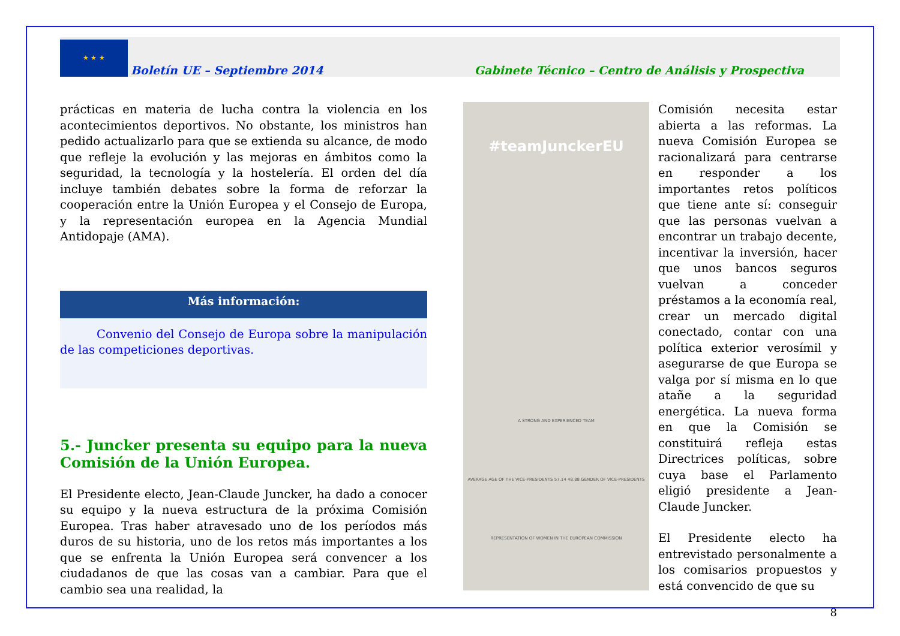★ ★ ★
Boletín UE – Septiembre 2014 Gabinete Técnico – Centro de Análisis y Prospectiva
prácticas en materia de lucha contra la violencia en los acontecimientos deportivos. No obstante, los ministros han pedido actualizarlo para que se extienda su alcance, de modo que refleje la evolución y las mejoras en ámbitos como la seguridad, la tecnología y la hostelería. El orden del día incluye también debates sobre la forma de reforzar la cooperación entre la Unión Europea y el Consejo de Europa, y la representación europea en la Agencia Mundial Antidopaje (AMA).
Más información:
Convenio del Consejo de Europa sobre la manipulación de las competiciones deportivas.
5.- Juncker presenta su equipo para la nueva Comisión de la Unión Europea.
El Presidente electo, Jean-Claude Juncker, ha dado a conocer su equipo y la nueva estructura de la próxima Comisión Europea. Tras haber atravesado uno de los períodos más duros de su historia, uno de los retos más importantes a los que se enfrenta la Unión Europea será convencer a los ciudadanos de que las cosas van a cambiar. Para que el cambio sea una realidad, la
#teamJunckerEU
A STRONG AND EXPERIENCED TEAM
AVERAGE AGE OF THE VICE-PRESIDENTS 57.14 48.88 GENDER OF VICE-PRESIDENTS
REPRESENTATION OF WOMEN IN THE EUROPEAN COMMISSION
Comisión necesita estar abierta a las reformas. La nueva Comisión Europea se racionalizará para centrarse en responder a los importantes retos políticos que tiene ante sí: conseguir que las personas vuelvan a encontrar un trabajo decente, incentivar la inversión, hacer que unos bancos seguros vuelvan a conceder préstamos a la economía real, crear un mercado digital conectado, contar con una política exterior verosímil y asegurarse de que Europa se valga por sí misma en lo que atañe a la seguridad energética. La nueva forma en que la Comisión se constituirá refleja estas Directrices políticas, sobre cuya base el Parlamento eligió presidente a Jean-Claude Juncker.
El Presidente electo ha entrevistado personalmente a los comisarios propuestos y está convencido de que su
8